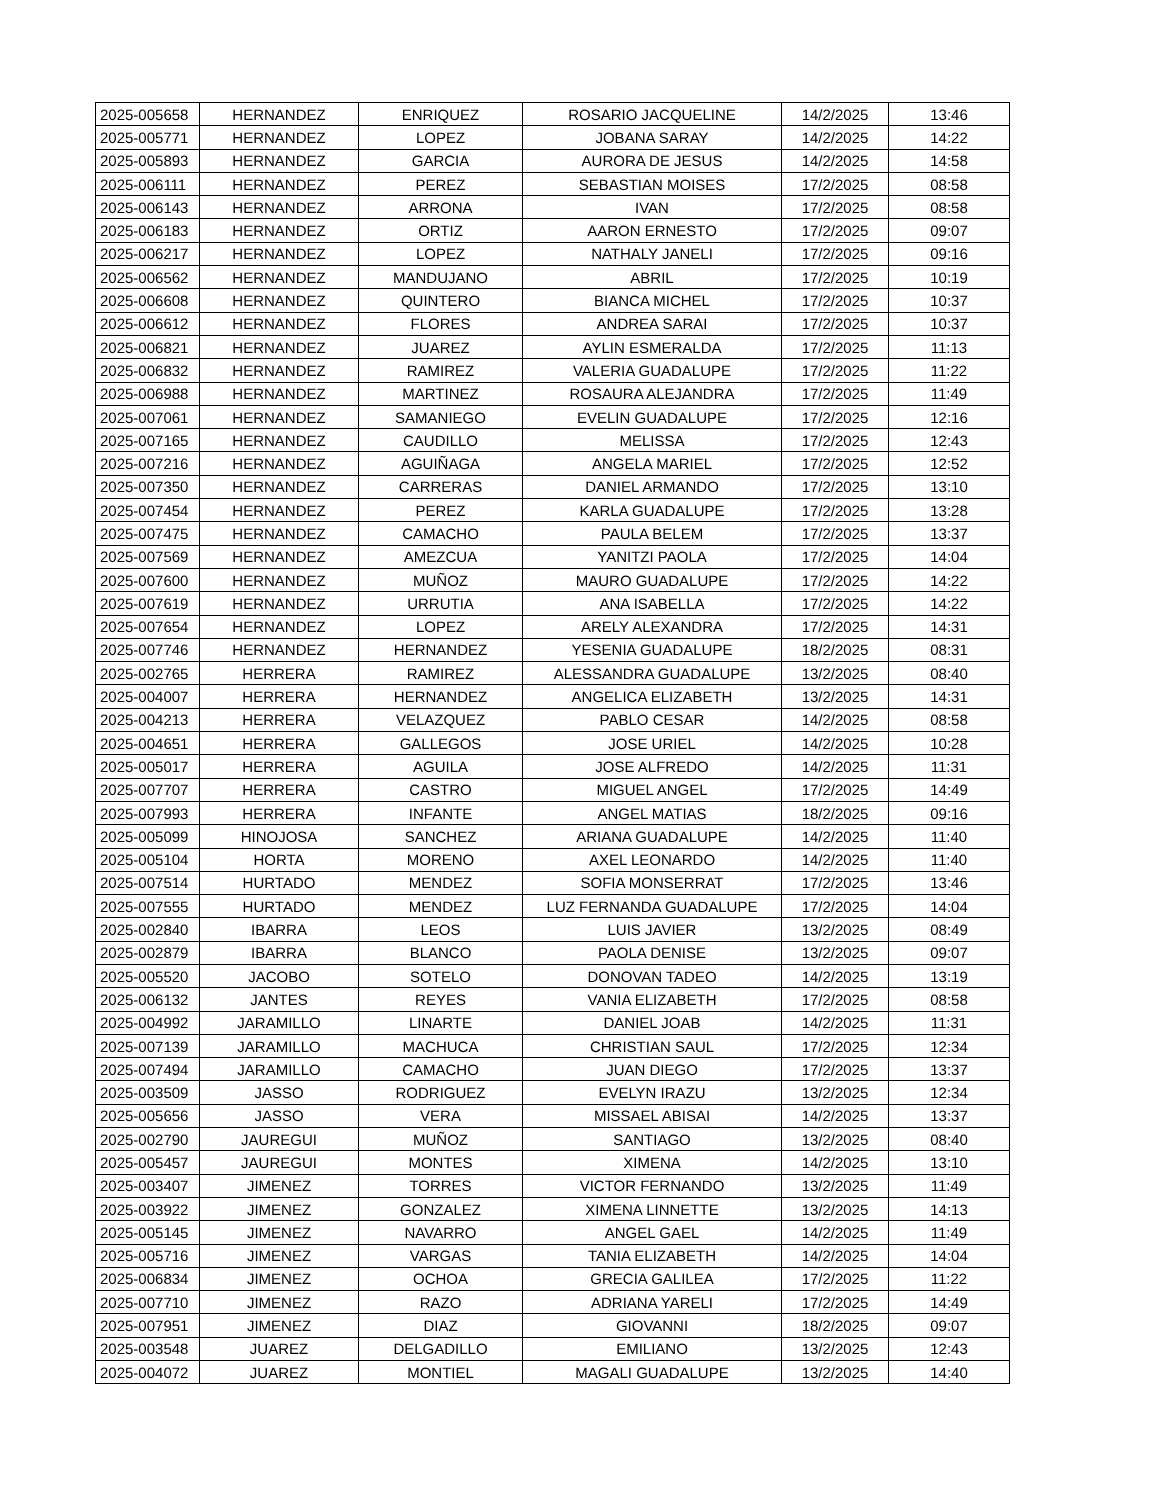| 2025-005658 | HERNANDEZ | ENRIQUEZ | ROSARIO JACQUELINE | 14/2/2025 | 13:46 |
| 2025-005771 | HERNANDEZ | LOPEZ | JOBANA SARAY | 14/2/2025 | 14:22 |
| 2025-005893 | HERNANDEZ | GARCIA | AURORA DE JESUS | 14/2/2025 | 14:58 |
| 2025-006111 | HERNANDEZ | PEREZ | SEBASTIAN MOISES | 17/2/2025 | 08:58 |
| 2025-006143 | HERNANDEZ | ARRONA | IVAN | 17/2/2025 | 08:58 |
| 2025-006183 | HERNANDEZ | ORTIZ | AARON ERNESTO | 17/2/2025 | 09:07 |
| 2025-006217 | HERNANDEZ | LOPEZ | NATHALY JANELI | 17/2/2025 | 09:16 |
| 2025-006562 | HERNANDEZ | MANDUJANO | ABRIL | 17/2/2025 | 10:19 |
| 2025-006608 | HERNANDEZ | QUINTERO | BIANCA MICHEL | 17/2/2025 | 10:37 |
| 2025-006612 | HERNANDEZ | FLORES | ANDREA SARAI | 17/2/2025 | 10:37 |
| 2025-006821 | HERNANDEZ | JUAREZ | AYLIN ESMERALDA | 17/2/2025 | 11:13 |
| 2025-006832 | HERNANDEZ | RAMIREZ | VALERIA GUADALUPE | 17/2/2025 | 11:22 |
| 2025-006988 | HERNANDEZ | MARTINEZ | ROSAURA ALEJANDRA | 17/2/2025 | 11:49 |
| 2025-007061 | HERNANDEZ | SAMANIEGO | EVELIN GUADALUPE | 17/2/2025 | 12:16 |
| 2025-007165 | HERNANDEZ | CAUDILLO | MELISSA | 17/2/2025 | 12:43 |
| 2025-007216 | HERNANDEZ | AGUIÑAGA | ANGELA MARIEL | 17/2/2025 | 12:52 |
| 2025-007350 | HERNANDEZ | CARRERAS | DANIEL ARMANDO | 17/2/2025 | 13:10 |
| 2025-007454 | HERNANDEZ | PEREZ | KARLA GUADALUPE | 17/2/2025 | 13:28 |
| 2025-007475 | HERNANDEZ | CAMACHO | PAULA BELEM | 17/2/2025 | 13:37 |
| 2025-007569 | HERNANDEZ | AMEZCUA | YANITZI PAOLA | 17/2/2025 | 14:04 |
| 2025-007600 | HERNANDEZ | MUÑOZ | MAURO GUADALUPE | 17/2/2025 | 14:22 |
| 2025-007619 | HERNANDEZ | URRUTIA | ANA ISABELLA | 17/2/2025 | 14:22 |
| 2025-007654 | HERNANDEZ | LOPEZ | ARELY ALEXANDRA | 17/2/2025 | 14:31 |
| 2025-007746 | HERNANDEZ | HERNANDEZ | YESENIA GUADALUPE | 18/2/2025 | 08:31 |
| 2025-002765 | HERRERA | RAMIREZ | ALESSANDRA GUADALUPE | 13/2/2025 | 08:40 |
| 2025-004007 | HERRERA | HERNANDEZ | ANGELICA ELIZABETH | 13/2/2025 | 14:31 |
| 2025-004213 | HERRERA | VELAZQUEZ | PABLO CESAR | 14/2/2025 | 08:58 |
| 2025-004651 | HERRERA | GALLEGOS | JOSE URIEL | 14/2/2025 | 10:28 |
| 2025-005017 | HERRERA | AGUILA | JOSE ALFREDO | 14/2/2025 | 11:31 |
| 2025-007707 | HERRERA | CASTRO | MIGUEL ANGEL | 17/2/2025 | 14:49 |
| 2025-007993 | HERRERA | INFANTE | ANGEL MATIAS | 18/2/2025 | 09:16 |
| 2025-005099 | HINOJOSA | SANCHEZ | ARIANA GUADALUPE | 14/2/2025 | 11:40 |
| 2025-005104 | HORTA | MORENO | AXEL LEONARDO | 14/2/2025 | 11:40 |
| 2025-007514 | HURTADO | MENDEZ | SOFIA MONSERRAT | 17/2/2025 | 13:46 |
| 2025-007555 | HURTADO | MENDEZ | LUZ FERNANDA GUADALUPE | 17/2/2025 | 14:04 |
| 2025-002840 | IBARRA | LEOS | LUIS JAVIER | 13/2/2025 | 08:49 |
| 2025-002879 | IBARRA | BLANCO | PAOLA DENISE | 13/2/2025 | 09:07 |
| 2025-005520 | JACOBO | SOTELO | DONOVAN TADEO | 14/2/2025 | 13:19 |
| 2025-006132 | JANTES | REYES | VANIA ELIZABETH | 17/2/2025 | 08:58 |
| 2025-004992 | JARAMILLO | LINARTE | DANIEL JOAB | 14/2/2025 | 11:31 |
| 2025-007139 | JARAMILLO | MACHUCA | CHRISTIAN SAUL | 17/2/2025 | 12:34 |
| 2025-007494 | JARAMILLO | CAMACHO | JUAN DIEGO | 17/2/2025 | 13:37 |
| 2025-003509 | JASSO | RODRIGUEZ | EVELYN IRAZU | 13/2/2025 | 12:34 |
| 2025-005656 | JASSO | VERA | MISSAEL ABISAI | 14/2/2025 | 13:37 |
| 2025-002790 | JAUREGUI | MUÑOZ | SANTIAGO | 13/2/2025 | 08:40 |
| 2025-005457 | JAUREGUI | MONTES | XIMENA | 14/2/2025 | 13:10 |
| 2025-003407 | JIMENEZ | TORRES | VICTOR FERNANDO | 13/2/2025 | 11:49 |
| 2025-003922 | JIMENEZ | GONZALEZ | XIMENA LINNETTE | 13/2/2025 | 14:13 |
| 2025-005145 | JIMENEZ | NAVARRO | ANGEL GAEL | 14/2/2025 | 11:49 |
| 2025-005716 | JIMENEZ | VARGAS | TANIA ELIZABETH | 14/2/2025 | 14:04 |
| 2025-006834 | JIMENEZ | OCHOA | GRECIA GALILEA | 17/2/2025 | 11:22 |
| 2025-007710 | JIMENEZ | RAZO | ADRIANA YARELI | 17/2/2025 | 14:49 |
| 2025-007951 | JIMENEZ | DIAZ | GIOVANNI | 18/2/2025 | 09:07 |
| 2025-003548 | JUAREZ | DELGADILLO | EMILIANO | 13/2/2025 | 12:43 |
| 2025-004072 | JUAREZ | MONTIEL | MAGALI GUADALUPE | 13/2/2025 | 14:40 |